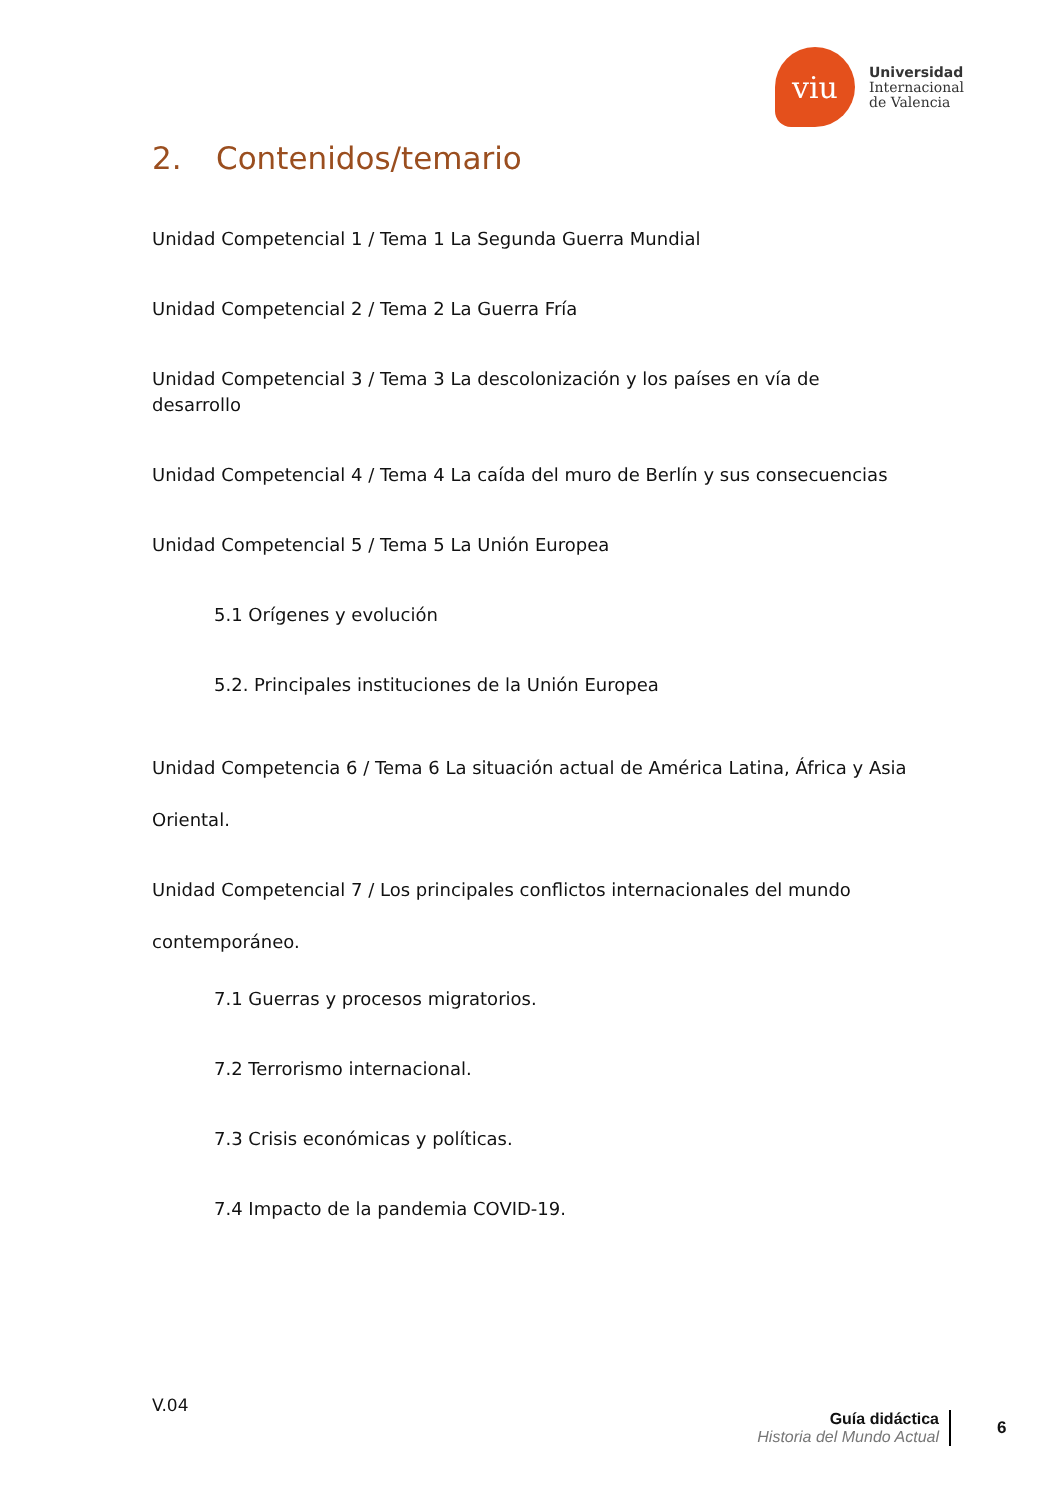viu
Universidad
Internacional
de Valencia
2. Contenidos/temario
Unidad Competencial 1 / Tema 1 La Segunda Guerra Mundial
Unidad Competencial 2 / Tema 2 La Guerra Fría
Unidad Competencial 3 / Tema 3 La descolonización y los países en vía de desarrollo
Unidad Competencial 4 / Tema 4 La caída del muro de Berlín y sus consecuencias
Unidad Competencial 5 / Tema 5 La Unión Europea
5.1 Orígenes y evolución
5.2. Principales instituciones de la Unión Europea
Unidad Competencia 6 / Tema 6 La situación actual de América Latina, África y Asia Oriental.
Unidad Competencial 7 / Los principales conflictos internacionales del mundo contemporáneo.
7.1 Guerras y procesos migratorios.
7.2 Terrorismo internacional.
7.3 Crisis económicas y políticas.
7.4 Impacto de la pandemia COVID-19.
V.04
Guía didáctica
Historia del Mundo Actual
6